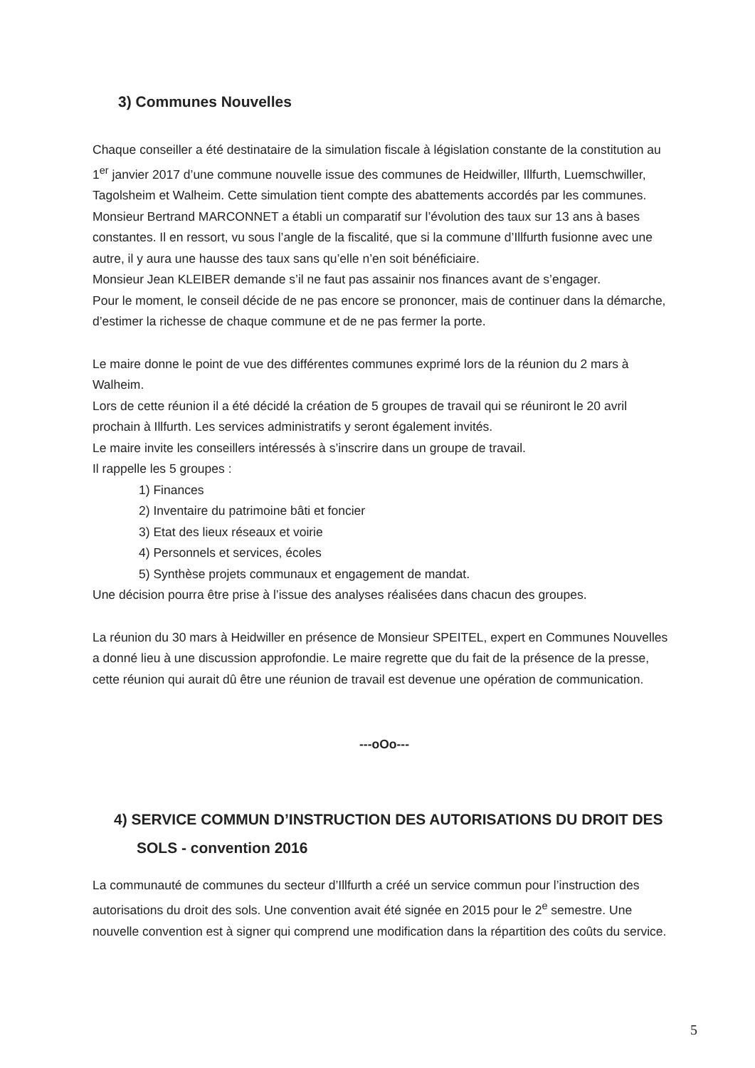3) Communes Nouvelles
Chaque conseiller a été destinataire de la simulation fiscale à législation constante de la constitution au 1<sup>er</sup> janvier 2017 d’une commune nouvelle issue des communes de Heidwiller, Illfurth, Luemschwiller, Tagolsheim et Walheim. Cette simulation tient compte des abattements accordés par les communes.
Monsieur Bertrand MARCONNET a établi un comparatif sur l’évolution des taux sur 13 ans à bases constantes. Il en ressort, vu sous l’angle de la fiscalité, que si la commune d’Illfurth fusionne avec une autre, il y aura une hausse des taux sans qu’elle n’en soit bénéficiaire.
Monsieur Jean KLEIBER demande s’il ne faut pas assainir nos finances avant de s’engager.
Pour le moment, le conseil décide de ne pas encore se prononcer, mais de continuer dans la démarche, d’estimer la richesse de chaque commune et de ne pas fermer la porte.
Le maire donne le point de vue des différentes communes exprimé lors de la réunion du 2 mars à Walheim.
Lors de cette réunion il a été décidé la création de 5 groupes de travail qui se réuniront le 20 avril prochain à Illfurth. Les services administratifs y seront également invités.
Le maire invite les conseillers intéressés à s’inscrire dans un groupe de travail.
Il rappelle les 5 groupes :
1) Finances
2) Inventaire du patrimoine bâti et foncier
3) Etat des lieux réseaux et voirie
4) Personnels et services, écoles
5) Synthèse projets communaux et engagement de mandat.
Une décision pourra être prise à l’issue des analyses réalisées dans chacun des groupes.
La réunion du 30 mars à Heidwiller en présence de Monsieur SPEITEL, expert en Communes Nouvelles a donné lieu à une discussion approfondie. Le maire regrette que du fait de la présence de la presse, cette réunion qui aurait dû être une réunion de travail est devenue une opération de communication.
---oOo---
4) SERVICE COMMUN D’INSTRUCTION DES AUTORISATIONS DU DROIT DES SOLS - convention 2016
La communauté de communes du secteur d’Illfurth a créé un service commun pour l’instruction des autorisations du droit des sols. Une convention avait été signée en 2015 pour le 2<sup>e</sup> semestre. Une nouvelle convention est à signer qui comprend une modification dans la répartition des coûts du service.
5